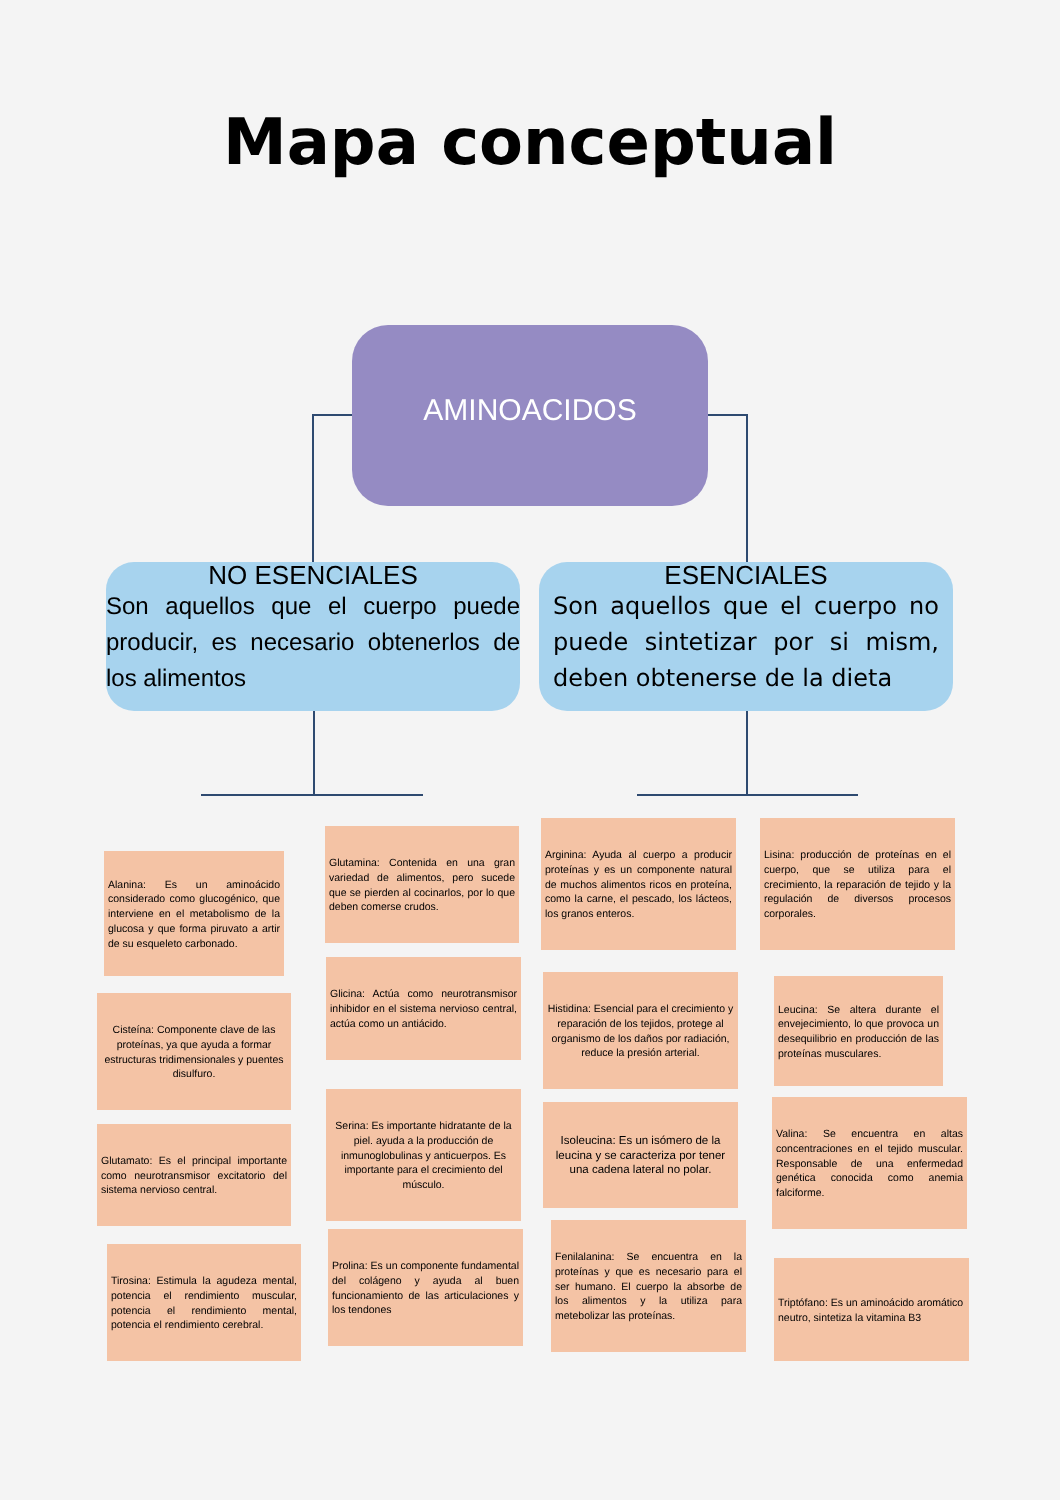Mapa conceptual
AMINOACIDOS
NO ESENCIALES
Son aquellos que el cuerpo puede producir, es necesario obtenerlos de los alimentos
ESENCIALES
Son aquellos que el cuerpo no puede sintetizar por si mism, deben obtenerse de la dieta
Alanina: Es un aminoácido considerado como glucogénico, que interviene en el metabolismo de la glucosa y que forma piruvato a artir de su esqueleto carbonado.
Cisteína: Componente clave de las proteínas, ya que ayuda a formar estructuras tridimensionales y puentes disulfuro.
Glutamato: Es el principal importante como neurotransmisor excitatorio del sistema nervioso central.
Tirosina: Estimula la agudeza mental, potencia el rendimiento muscular, potencia el rendimiento mental, potencia el rendimiento cerebral.
Glutamina: Contenida en una gran variedad de alimentos, pero sucede que se pierden al cocinarlos, por lo que deben comerse crudos.
Glicina: Actúa como neurotransmisor inhibidor en el sistema nervioso central, actúa como un antiácido.
Serina: Es importante hidratante de la piel. ayuda a la producción de inmunoglobulinas y anticuerpos. Es importante para el crecimiento del músculo.
Prolina: Es un componente fundamental del colágeno y ayuda al buen funcionamiento de las articulaciones y los tendones
Arginina: Ayuda al cuerpo a producir proteínas y es un componente natural de muchos alimentos ricos en proteína, como la carne, el pescado, los lácteos, los granos enteros.
Histidina: Esencial para el crecimiento y reparación de los tejidos, protege al organismo de los daños por radiación, reduce la presión arterial.
Isoleucina: Es un isómero de la leucina y se caracteriza por tener una cadena lateral no polar.
Fenilalanina: Se encuentra en la proteínas y que es necesario para el ser humano. El cuerpo la absorbe de los alimentos y la utiliza para metebolizar las proteínas.
Lisina: producción de proteínas en el cuerpo, que se utiliza para el crecimiento, la reparación de tejido y la regulación de diversos procesos corporales.
Leucina: Se altera durante el envejecimiento, lo que provoca un desequilibrio en producción de las proteínas musculares.
Valina: Se encuentra en altas concentraciones en el tejido muscular. Responsable de una enfermedad genética conocida como anemia falciforme.
Triptófano: Es un aminoácido aromático neutro, sintetiza la vitamina B3